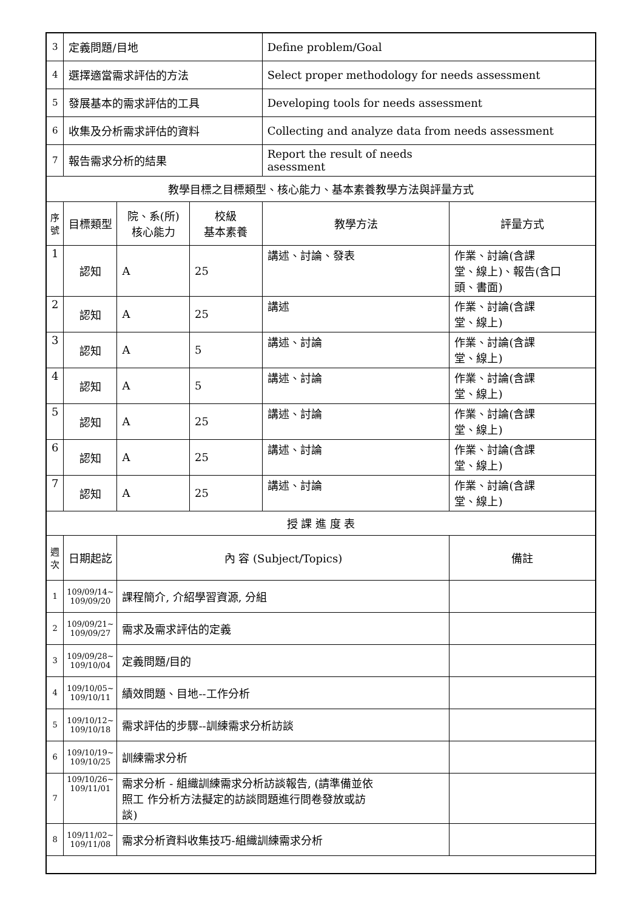| 3 | 定義問題/目地 | | | Define problem/Goal | |
| 4 | 選擇適當需求評估的方法 | | | Select proper methodology for needs assessment | |
| 5 | 發展基本的需求評估的工具 | | | Developing tools for needs assessment | |
| 6 | 收集及分析需求評估的資料 | | | Collecting and analyze data from needs assessment | |
| 7 | 報告需求分析的結果 | | | Report the result of needs asessment | |
| 教學目標之目標類型、核心能力、基本素養教學方法與評量方式 | | | | | |
| 序 號 | 目標類型 | 院、系(所) 核心能力 | 校級 基本素養 | 教學方法 | 評量方式 |
| 1 | 認知 | A | 25 | 講述、討論、發表 | 作業、討論(含課 堂、線上)、報告(含口 頭、書面) |
| 2 | 認知 | A | 25 | 講述 | 作業、討論(含課 堂、線上) |
| 3 | 認知 | A | 5 | 講述、討論 | 作業、討論(含課 堂、線上) |
| 4 | 認知 | A | 5 | 講述、討論 | 作業、討論(含課 堂、線上) |
| 5 | 認知 | A | 25 | 講述、討論 | 作業、討論(含課 堂、線上) |
| 6 | 認知 | A | 25 | 講述、討論 | 作業、討論(含課 堂、線上) |
| 7 | 認知 | A | 25 | 講述、討論 | 作業、討論(含課 堂、線上) |
| 授 課 進 度 表 | | | | | |
| 週 次 | 日期起訖 | 內 容 (Subject/Topics) | | | 備註 |
| 1 | 109/09/14~ 109/09/20 | 課程簡介, 介紹學習資源, 分組 | | | |
| 2 | 109/09/21~ 109/09/27 | 需求及需求評估的定義 | | | |
| 3 | 109/09/28~ 109/10/04 | 定義問題/目的 | | | |
| 4 | 109/10/05~ 109/10/11 | 績效問題、目地--工作分析 | | | |
| 5 | 109/10/12~ 109/10/18 | 需求評估的步驟--訓練需求分析訪談 | | | |
| 6 | 109/10/19~ 109/10/25 | 訓練需求分析 | | | |
| 7 | 109/10/26~ 109/11/01 | 需求分析 - 組織訓練需求分析訪談報告, (請準備並依 照工 作分析方法擬定的訪談問題進行問卷發放或訪 談) | | | |
| 8 | 109/11/02~ 109/11/08 | 需求分析資料收集技巧-組織訓練需求分析 | | | |